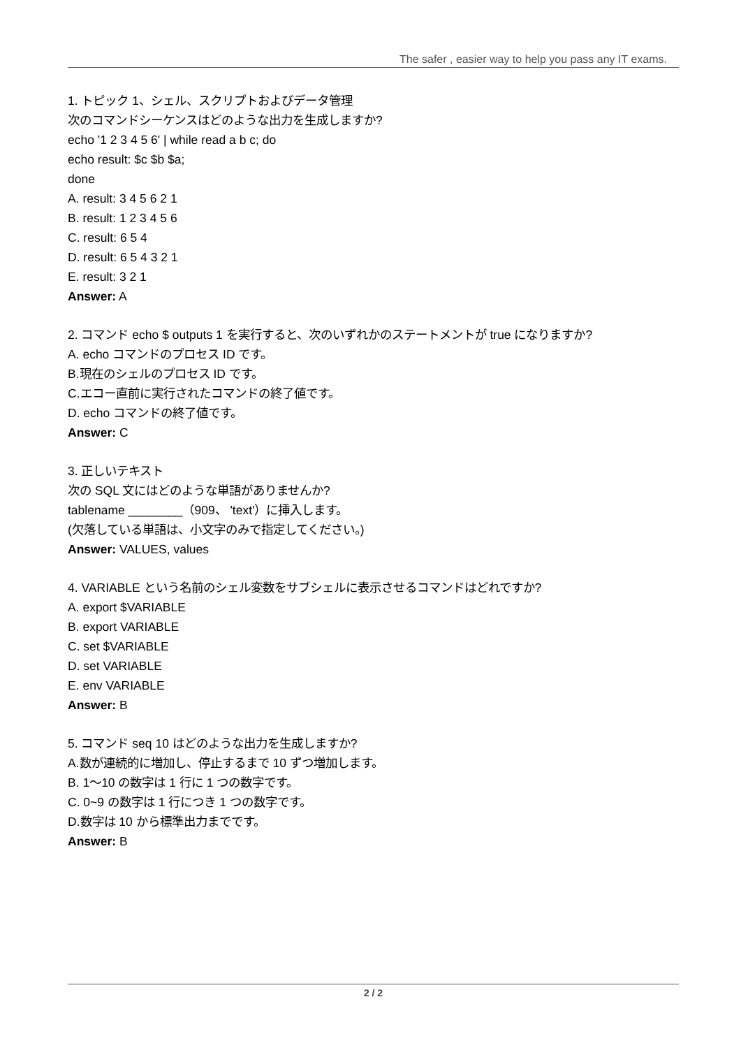The safer , easier way to help you pass any IT exams.
1. トピック 1、シェル、スクリプトおよびデータ管理
次のコマンドシーケンスはどのような出力を生成しますか?
echo '1 2 3 4 5 6' | while read a b c; do
echo result: $c $b $a;
done
A. result: 3 4 5 6 2 1
B. result: 1 2 3 4 5 6
C. result: 6 5 4
D. result: 6 5 4 3 2 1
E. result: 3 2 1
Answer: A
2. コマンド echo $ outputs 1 を実行すると、次のいずれかのステートメントが true になりますか?
A. echo コマンドのプロセス ID です。
B.現在のシェルのプロセス ID です。
C.エコー直前に実行されたコマンドの終了値です。
D. echo コマンドの終了値です。
Answer: C
3. 正しいテキスト
次の SQL 文にはどのような単語がありませんか?
tablename ________（909、 'text'）に挿入します。
(欠落している単語は、小文字のみで指定してください。)
Answer: VALUES, values
4. VARIABLE という名前のシェル変数をサブシェルに表示させるコマンドはどれですか?
A. export $VARIABLE
B. export VARIABLE
C. set $VARIABLE
D. set VARIABLE
E. env VARIABLE
Answer: B
5. コマンド seq 10 はどのような出力を生成しますか?
A.数が連続的に増加し、停止するまで 10 ずつ増加します。
B. 1〜10 の数字は 1 行に 1 つの数字です。
C. 0~9 の数字は 1 行につき 1 つの数字です。
D.数字は 10 から標準出力までです。
Answer: B
2 / 2